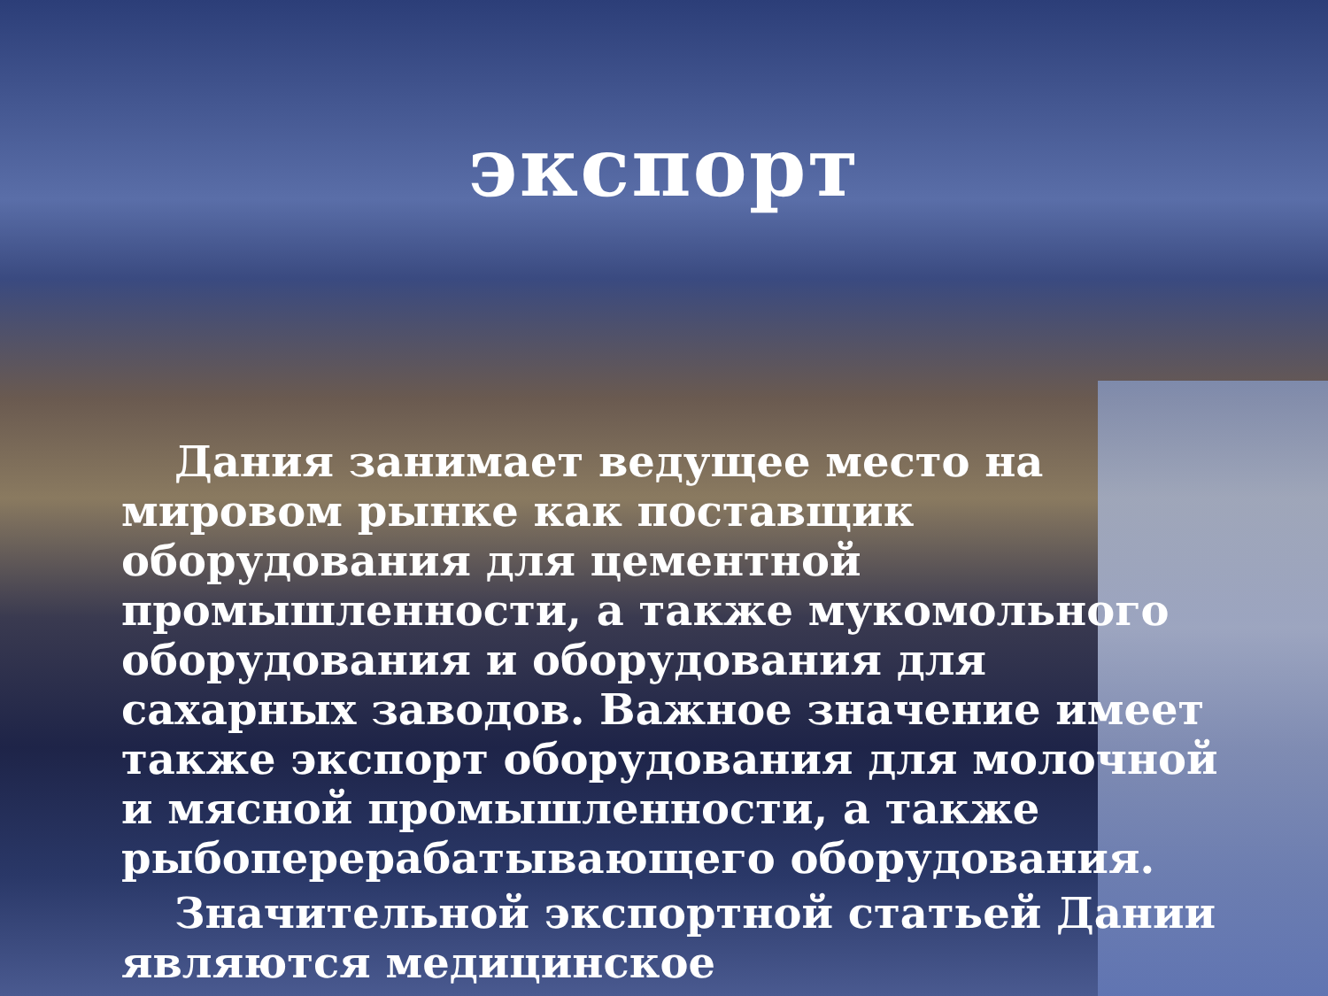экспорт
Дания занимает ведущее место на мировом рынке как поставщик оборудования для цементной промышленности, а также мукомольного оборудования и оборудования для сахарных заводов. Важное значение имеет также экспорт оборудования для молочной и мясной промышленности, а также рыбоперерабатывающего оборудования.
Значительной экспортной статьей Дании являются медицинское